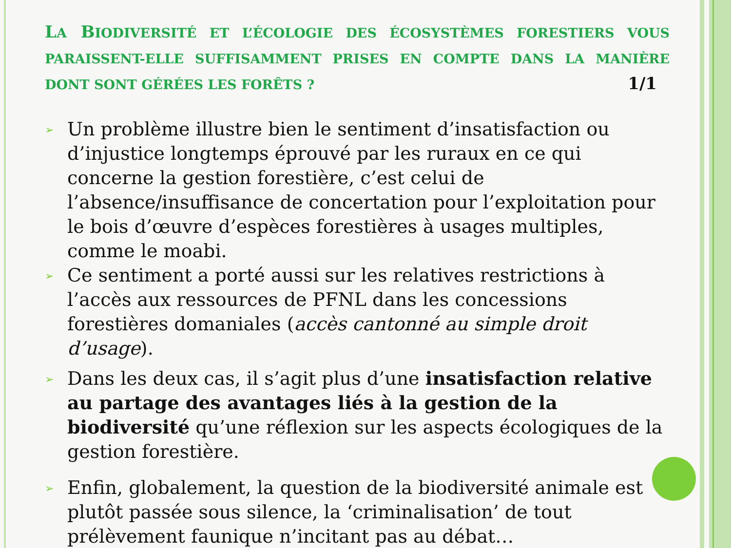LA BIODIVERSITÉ ET L’ÉCOLOGIE DES ÉCOSYSTÈMES FORESTIERS VOUS PARAISSENT-ELLE SUFFISAMMENT PRISES EN COMPTE DANS LA MANIÈRE DONT SONT GÉRÉES LES FORÊTS ? 1/1
➢
Un problème illustre bien le sentiment d’insatisfaction ou d’injustice longtemps éprouvé par les ruraux en ce qui concerne la gestion forestière, c’est celui de l’absence/insuffisance de concertation pour l’exploitation pour le bois d’œuvre d’espèces forestières à usages multiples, comme le moabi.
➢
Ce sentiment a porté aussi sur les relatives restrictions à l’accès aux ressources de PFNL dans les concessions forestières domaniales (accès cantonné au simple droit d’usage).
➢
Dans les deux cas, il s’agit plus d’une insatisfaction relative au partage des avantages liés à la gestion de la biodiversité qu’une réflexion sur les aspects écologiques de la gestion forestière.
➢
Enfin, globalement, la question de la biodiversité animale est plutôt passée sous silence, la ‘criminalisation’ de tout prélèvement faunique n’incitant pas au débat…